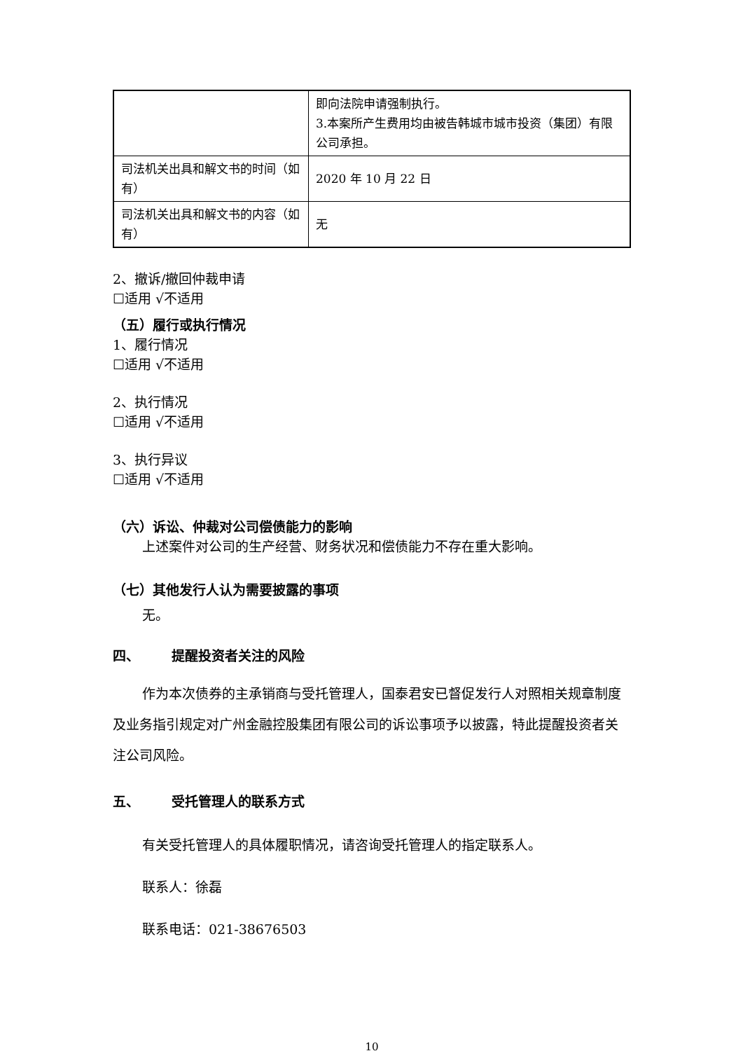| | 即向法院申请强制执行。 3.本案所产生费用均由被告韩城市城市投资（集团）有限公司承担。 |
| 司法机关出具和解文书的时间（如有） | 2020 年 10 月 22 日 |
| 司法机关出具和解文书的内容（如有） | 无 |
2、撤诉/撤回仲裁申请
☐适用 √不适用
（五）履行或执行情况
1、履行情况
☐适用 √不适用
2、执行情况
☐适用 √不适用
3、执行异议
☐适用 √不适用
（六）诉讼、仲裁对公司偿债能力的影响
上述案件对公司的生产经营、财务状况和偿债能力不存在重大影响。
（七）其他发行人认为需要披露的事项
无。
四、 提醒投资者关注的风险
作为本次债券的主承销商与受托管理人，国泰君安已督促发行人对照相关规章制度及业务指引规定对广州金融控股集团有限公司的诉讼事项予以披露，特此提醒投资者关注公司风险。
五、 受托管理人的联系方式
有关受托管理人的具体履职情况，请咨询受托管理人的指定联系人。
联系人：徐磊
联系电话：021-38676503
10